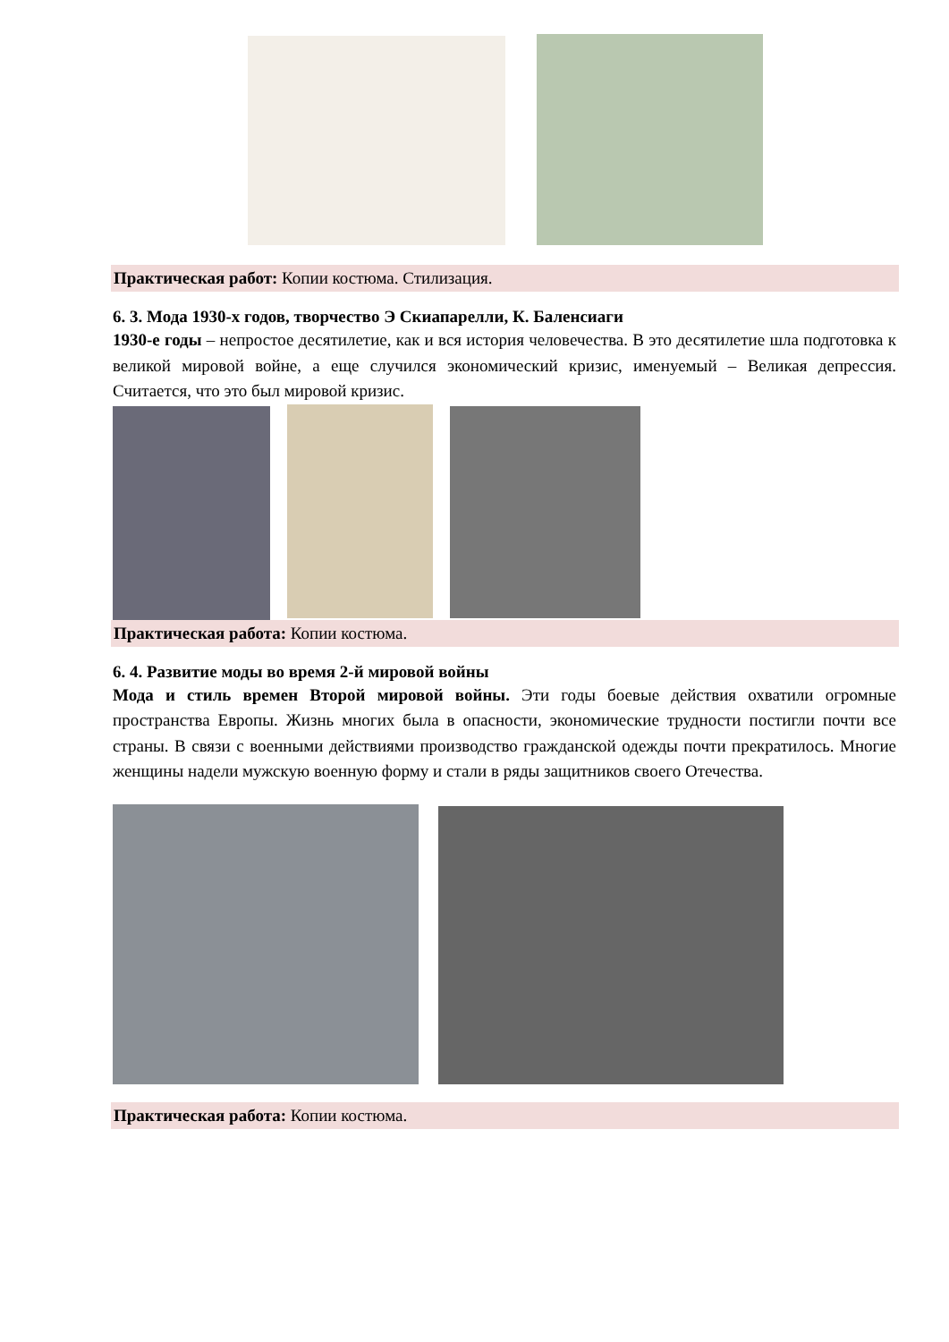Практическая работ: Копии костюма. Стилизация.
6. 3. Мода 1930-х годов, творчество Э Скиапарелли, К. Баленсиаги
1930-е годы – непростое десятилетие, как и вся история человечества. В это десятилетие шла подготовка к великой мировой войне, а еще случился экономический кризис, именуемый – Великая депрессия. Считается, что это был мировой кризис.
Практическая работа: Копии костюма.
6. 4. Развитие моды во время 2-й мировой войны
Мода и стиль времен Второй мировой войны. Эти годы боевые действия охватили огромные пространства Европы. Жизнь многих была в опасности, экономические трудности постигли почти все страны. В связи с военными действиями производство гражданской одежды почти прекратилось. Многие женщины надели мужскую военную форму и стали в ряды защитников своего Отечества.
Практическая работа: Копии костюма.